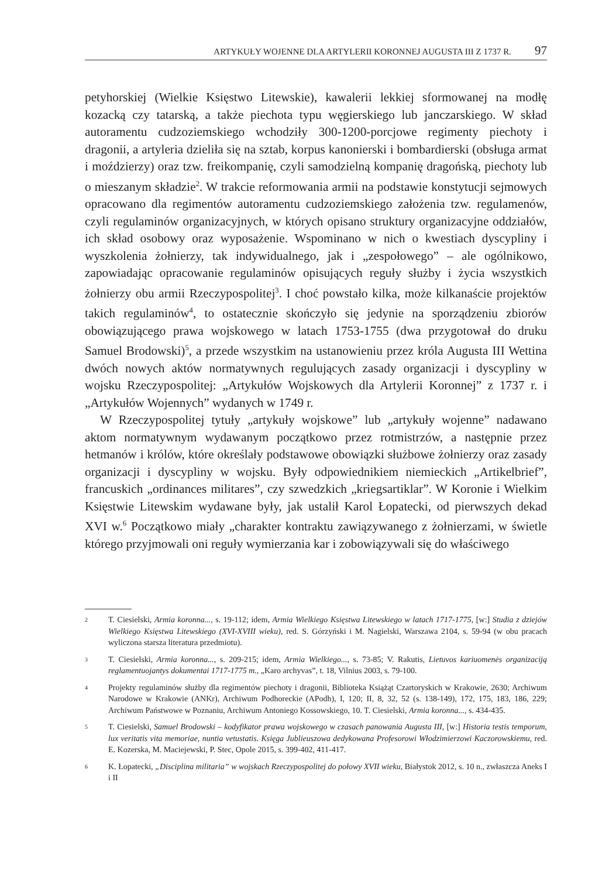ARTYKUŁY WOJENNE DLA ARTYLERII KORONNEJ AUGUSTA III Z 1737 R. 97
petyhorskiej (Wielkie Księstwo Litewskie), kawalerii lekkiej sformowanej na modłę kozacką czy tatarską, a także piechota typu węgierskiego lub janczarskiego. W skład autoramentu cudzoziemskiego wchodziły 300-1200-porcjowe regimenty piechoty i dragonii, a artyleria dzieliła się na sztab, korpus kanonierski i bombardierski (obsługa armat i moździerzy) oraz tzw. freikompanię, czyli samodzielną kompanię dragońską, piechoty lub o mieszanym składzie<sup>2</sup>. W trakcie reformowania armii na podstawie konstytucji sejmowych opracowano dla regimentów autoramentu cudzoziemskiego założenia tzw. regulamenów, czyli regulaminów organizacyjnych, w których opisano struktury organizacyjne oddziałów, ich skład osobowy oraz wyposażenie. Wspominano w nich o kwestiach dyscypliny i wyszkolenia żołnierzy, tak indywidualnego, jak i „zespołowego” – ale ogólnikowo, zapowiadając opracowanie regulaminów opisujących reguły służby i życia wszystkich żołnierzy obu armii Rzeczypospolitej<sup>3</sup>. I choć powstało kilka, może kilkanaście projektów takich regulaminów<sup>4</sup>, to ostatecznie skończyło się jedynie na sporządzeniu zbiorów obowiązującego prawa wojskowego w latach 1753-1755 (dwa przygotował do druku Samuel Brodowski)<sup>5</sup>, a przede wszystkim na ustanowieniu przez króla Augusta III Wettina dwóch nowych aktów normatywnych regulujących zasady organizacji i dyscypliny w wojsku Rzeczypospolitej: „Artykułów Wojskowych dla Artylerii Koronnej” z 1737 r. i „Artykułów Wojennych” wydanych w 1749 r.
W Rzeczypospolitej tytuły „artykuły wojskowe” lub „artykuły wojenne” nadawano aktom normatywnym wydawanym początkowo przez rotmistrzów, a następnie przez hetmanów i królów, które określały podstawowe obowiązki służbowe żołnierzy oraz zasady organizacji i dyscypliny w wojsku. Były odpowiednikiem niemieckich „Artikelbrief”, francuskich „ordinances militares”, czy szwedzkich „kriegsartiklar”. W Koronie i Wielkim Księstwie Litewskim wydawane były, jak ustalił Karol Łopatecki, od pierwszych dekad XVI w.<sup>6</sup> Początkowo miały „charakter kontraktu zawiązywanego z żołnierzami, w świetle którego przyjmowali oni reguły wymierzania kar i zobowiązywali się do właściwego
2 T. Ciesielski, Armia koronna..., s. 19-112; idem, Armia Wielkiego Księstwa Litewskiego w latach 1717-1775, [w:] Studia z dziejów Wielkiego Księstwa Litewskiego (XVI-XVIII wieku), red. S. Górzyński i M. Nagielski, Warszawa 2104, s. 59-94 (w obu pracach wyliczona starsza literatura przedmiotu).
3 T. Ciesielski, Armia koronna..., s. 209-215; idem, Armia Wielkiego..., s. 73-85; V. Rakutis, Lietuvos kariuomenės organizaciją reglamentuojantys dokumentai 1717-1775 m., „Karo archyvas”, t. 18, Vilnius 2003, s. 79-100.
4 Projekty regulaminów służby dla regimentów piechoty i dragonii, Biblioteka Książąt Czartoryskich w Krakowie, 2630; Archiwum Narodowe w Krakowie (ANKr), Archiwum Podhoreckie (APodh), I, 120; II, 8, 32, 52 (s. 138-149), 172, 175, 183, 186, 229; Archiwum Państwowe w Poznaniu, Archiwum Antoniego Kossowskiego, 10. T. Ciesielski, Armia koronna..., s. 434-435.
5 T. Ciesielski, Samuel Brodowski – kodyfikator prawa wojskowego w czasach panowania Augusta III, [w:] Historia testis temporum, lux veritatis vita memoriae, nuntia vetustatis. Księga Jublieuszowa dedykowana Profesorowi Włodzimierzowi Kaczorowskiemu, red. E. Kozerska, M. Maciejewski, P. Stec, Opole 2015, s. 399-402, 411-417.
6 K. Łopatecki, „Disciplina militaria” w wojskach Rzeczypospolitej do połowy XVII wieku, Białystok 2012, s. 10 n., zwłaszcza Aneks I i II